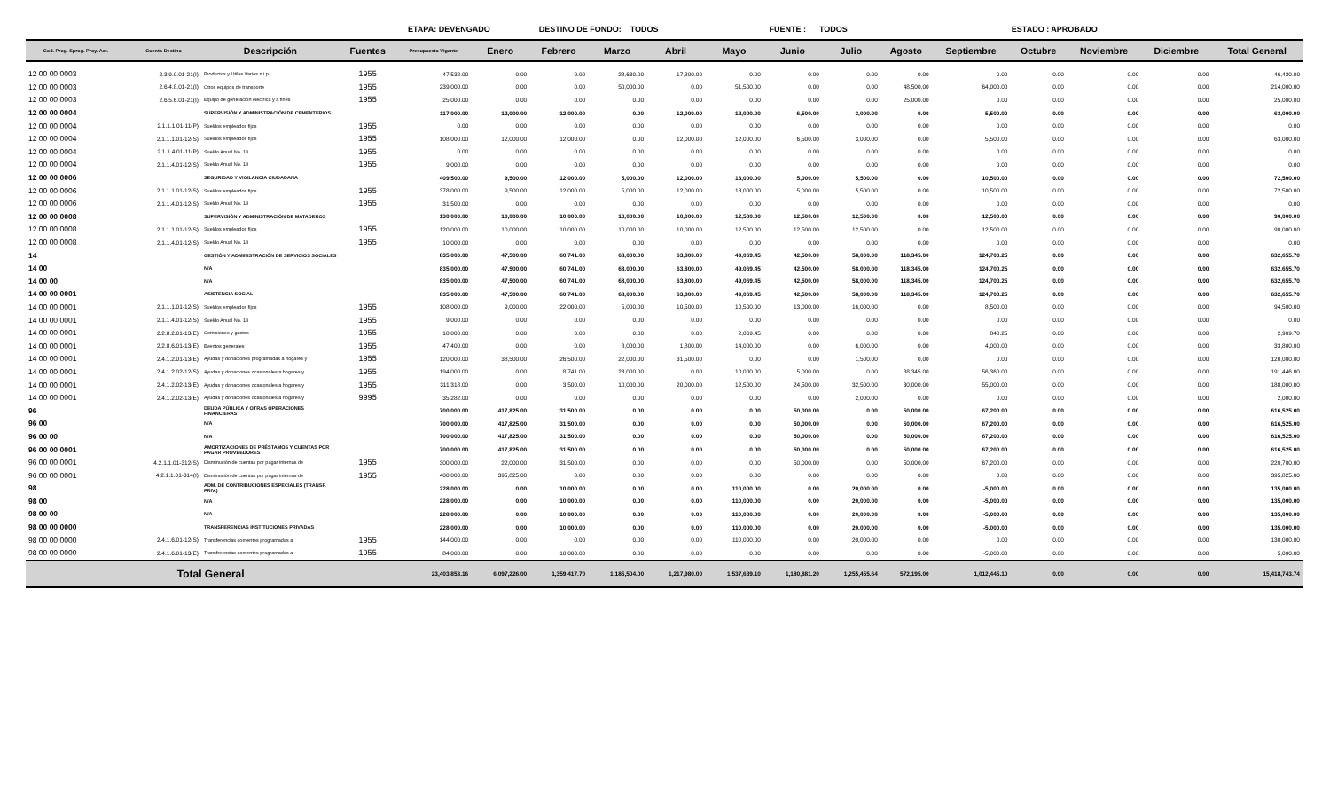ETAPA: DEVENGADO DESTINO DE FONDO: TODOS FUENTE : TODOS ESTADO : APROBADO
| Cod. Prog. Sprog. Proy. Act. | Cuenta-Destino | Descripción | Fuentes | Presupuesto Vigente | Enero | Febrero | Marzo | Abril | Mayo | Junio | Julio | Agosto | Septiembre | Octubre | Noviembre | Diciembre | Total General |
| --- | --- | --- | --- | --- | --- | --- | --- | --- | --- | --- | --- | --- | --- | --- | --- | --- | --- |
| 12 00 00 0003 | 2.3.9.9.01-21(I) | Productos y Utiles Varios n.i.p | 1955 | 47,532.00 | 0.00 | 0.00 | 28,630.00 | 17,800.00 | 0.00 | 0.00 | 0.00 | 0.00 | 0.00 | 0.00 | 0.00 | 0.00 | 46,430.00 |
| 12 00 00 0003 | 2.6.4.8.01-21(I) | Otros equipos de transporte | 1955 | 239,000.00 | 0.00 | 0.00 | 50,000.00 | 0.00 | 51,500.00 | 0.00 | 0.00 | 48,500.00 | 64,000.00 | 0.00 | 0.00 | 0.00 | 214,000.00 |
| 12 00 00 0003 | 2.6.5.6.01-21(I) | Equipo de generación eléctrica y a fines | 1955 | 25,000.00 | 0.00 | 0.00 | 0.00 | 0.00 | 0.00 | 0.00 | 0.00 | 25,000.00 | 0.00 | 0.00 | 0.00 | 0.00 | 25,000.00 |
| 12 00 00 0004 | | SUPERVISIÓN Y ADMINISTRACIÓN DE CEMENTERIOS | | 117,000.00 | 12,000.00 | 12,000.00 | 0.00 | 12,000.00 | 12,000.00 | 6,500.00 | 3,000.00 | 0.00 | 5,500.00 | 0.00 | 0.00 | 0.00 | 63,000.00 |
| 12 00 00 0004 | 2.1.1.1.01-11(P) | Sueldos empleados fijos | 1955 | 0.00 | 0.00 | 0.00 | 0.00 | 0.00 | 0.00 | 0.00 | 0.00 | 0.00 | 0.00 | 0.00 | 0.00 | 0.00 | 0.00 |
| 12 00 00 0004 | 2.1.1.1.01-12(S) | Sueldos empleados fijos | 1955 | 108,000.00 | 12,000.00 | 12,000.00 | 0.00 | 12,000.00 | 12,000.00 | 6,500.00 | 3,000.00 | 0.00 | 5,500.00 | 0.00 | 0.00 | 0.00 | 63,000.00 |
| 12 00 00 0004 | 2.1.1.4.01-11(P) | Sueldo Anual No. 13 | 1955 | 0.00 | 0.00 | 0.00 | 0.00 | 0.00 | 0.00 | 0.00 | 0.00 | 0.00 | 0.00 | 0.00 | 0.00 | 0.00 | 0.00 |
| 12 00 00 0004 | 2.1.1.4.01-12(S) | Sueldo Anual No. 13 | 1955 | 9,000.00 | 0.00 | 0.00 | 0.00 | 0.00 | 0.00 | 0.00 | 0.00 | 0.00 | 0.00 | 0.00 | 0.00 | 0.00 | 0.00 |
| 12 00 00 0006 | | SEGURIDAD Y VIGILANCIA CIUDADANA | | 409,500.00 | 9,500.00 | 12,000.00 | 5,000.00 | 12,000.00 | 13,000.00 | 5,000.00 | 5,500.00 | 0.00 | 10,500.00 | 0.00 | 0.00 | 0.00 | 72,500.00 |
| 12 00 00 0006 | 2.1.1.1.01-12(S) | Sueldos empleados fijos | 1955 | 378,000.00 | 9,500.00 | 12,000.00 | 5,000.00 | 12,000.00 | 13,000.00 | 5,000.00 | 5,500.00 | 0.00 | 10,500.00 | 0.00 | 0.00 | 0.00 | 72,500.00 |
| 12 00 00 0006 | 2.1.1.4.01-12(S) | Sueldo Anual No. 13 | 1955 | 31,500.00 | 0.00 | 0.00 | 0.00 | 0.00 | 0.00 | 0.00 | 0.00 | 0.00 | 0.00 | 0.00 | 0.00 | 0.00 | 0.00 |
| 12 00 00 0008 | | SUPERVISIÓN Y ADMINISTRACIÓN DE MATADEROS | | 130,000.00 | 10,000.00 | 10,000.00 | 10,000.00 | 10,000.00 | 12,500.00 | 12,500.00 | 12,500.00 | 0.00 | 12,500.00 | 0.00 | 0.00 | 0.00 | 90,000.00 |
| 12 00 00 0008 | 2.1.1.1.01-12(S) | Sueldos empleados fijos | 1955 | 120,000.00 | 10,000.00 | 10,000.00 | 10,000.00 | 10,000.00 | 12,500.00 | 12,500.00 | 12,500.00 | 0.00 | 12,500.00 | 0.00 | 0.00 | 0.00 | 90,000.00 |
| 12 00 00 0008 | 2.1.1.4.01-12(S) | Sueldo Anual No. 13 | 1955 | 10,000.00 | 0.00 | 0.00 | 0.00 | 0.00 | 0.00 | 0.00 | 0.00 | 0.00 | 0.00 | 0.00 | 0.00 | 0.00 | 0.00 |
| 14 | | GESTIÓN Y ADMINISTRACIÓN DE SERVICIOS SOCIALES | | 835,000.00 | 47,500.00 | 60,741.00 | 68,000.00 | 63,800.00 | 49,069.45 | 42,500.00 | 58,000.00 | 118,345.00 | 124,700.25 | 0.00 | 0.00 | 0.00 | 632,655.70 |
| 14 00 | | N/A | | 835,000.00 | 47,500.00 | 60,741.00 | 68,000.00 | 63,800.00 | 49,069.45 | 42,500.00 | 58,000.00 | 118,345.00 | 124,700.25 | 0.00 | 0.00 | 0.00 | 632,655.70 |
| 14 00 00 | | N/A | | 835,000.00 | 47,500.00 | 60,741.00 | 68,000.00 | 63,800.00 | 49,069.45 | 42,500.00 | 58,000.00 | 118,345.00 | 124,700.25 | 0.00 | 0.00 | 0.00 | 632,655.70 |
| 14 00 00 0001 | | ASISTENCIA SOCIAL | | 835,000.00 | 47,500.00 | 60,741.00 | 68,000.00 | 63,800.00 | 49,069.45 | 42,500.00 | 58,000.00 | 118,345.00 | 124,700.25 | 0.00 | 0.00 | 0.00 | 632,655.70 |
| 14 00 00 0001 | 2.1.1.1.01-12(S) | Sueldos empleados fijos | 1955 | 108,000.00 | 9,000.00 | 22,000.00 | 5,000.00 | 10,500.00 | 10,500.00 | 13,000.00 | 16,000.00 | 0.00 | 8,500.00 | 0.00 | 0.00 | 0.00 | 94,500.00 |
| 14 00 00 0001 | 2.1.1.4.01-12(S) | Sueldo Anual No. 13 | 1955 | 9,000.00 | 0.00 | 0.00 | 0.00 | 0.00 | 0.00 | 0.00 | 0.00 | 0.00 | 0.00 | 0.00 | 0.00 | 0.00 | 0.00 |
| 14 00 00 0001 | 2.2.8.2.01-13(E) | Comisiones y gastos | 1955 | 10,000.00 | 0.00 | 0.00 | 0.00 | 0.00 | 2,069.45 | 0.00 | 0.00 | 0.00 | 840.25 | 0.00 | 0.00 | 0.00 | 2,909.70 |
| 14 00 00 0001 | 2.2.8.6.01-13(E) | Eventos generales | 1955 | 47,400.00 | 0.00 | 0.00 | 8,000.00 | 1,800.00 | 14,000.00 | 0.00 | 6,000.00 | 0.00 | 4,000.00 | 0.00 | 0.00 | 0.00 | 33,800.00 |
| 14 00 00 0001 | 2.4.1.2.01-13(E) | Ayudas y donaciones programadas a hogares y | 1955 | 120,000.00 | 38,500.00 | 26,500.00 | 22,000.00 | 31,500.00 | 0.00 | 0.00 | 1,500.00 | 0.00 | 0.00 | 0.00 | 0.00 | 0.00 | 120,000.00 |
| 14 00 00 0001 | 2.4.1.2.02-12(S) | Ayudas y donaciones ocasionales a hogares y | 1955 | 194,000.00 | 0.00 | 8,741.00 | 23,000.00 | 0.00 | 10,000.00 | 5,000.00 | 0.00 | 88,345.00 | 56,360.00 | 0.00 | 0.00 | 0.00 | 191,446.00 |
| 14 00 00 0001 | 2.4.1.2.02-13(E) | Ayudas y donaciones ocasionales a hogares y | 1955 | 311,318.00 | 0.00 | 3,500.00 | 10,000.00 | 20,000.00 | 12,500.00 | 24,500.00 | 32,500.00 | 30,000.00 | 55,000.00 | 0.00 | 0.00 | 0.00 | 188,000.00 |
| 14 00 00 0001 | 2.4.1.2.02-13(E) | Ayudas y donaciones ocasionales a hogares y | 9995 | 35,282.00 | 0.00 | 0.00 | 0.00 | 0.00 | 0.00 | 0.00 | 2,000.00 | 0.00 | 0.00 | 0.00 | 0.00 | 0.00 | 2,000.00 |
| 96 | | DEUDA PÚBLICA Y OTRAS OPERACIONES FINANCIERAS | | 700,000.00 | 417,825.00 | 31,500.00 | 0.00 | 0.00 | 0.00 | 50,000.00 | 0.00 | 50,000.00 | 67,200.00 | 0.00 | 0.00 | 0.00 | 616,525.00 |
| 96 00 | | N/A | | 700,000.00 | 417,825.00 | 31,500.00 | 0.00 | 0.00 | 0.00 | 50,000.00 | 0.00 | 50,000.00 | 67,200.00 | 0.00 | 0.00 | 0.00 | 616,525.00 |
| 96 00 00 | | N/A | | 700,000.00 | 417,825.00 | 31,500.00 | 0.00 | 0.00 | 0.00 | 50,000.00 | 0.00 | 50,000.00 | 67,200.00 | 0.00 | 0.00 | 0.00 | 616,525.00 |
| 96 00 00 0001 | | AMORTIZACIONES DE PRÉSTAMOS Y CUENTAS POR PAGAR PROVEEDORES | | 700,000.00 | 417,825.00 | 31,500.00 | 0.00 | 0.00 | 0.00 | 50,000.00 | 0.00 | 50,000.00 | 67,200.00 | 0.00 | 0.00 | 0.00 | 616,525.00 |
| 96 00 00 0001 | 4.2.1.1.01-312(S) | Disminución de cuentas por pagar internas de | 1955 | 300,000.00 | 22,000.00 | 31,500.00 | 0.00 | 0.00 | 0.00 | 50,000.00 | 0.00 | 50,000.00 | 67,200.00 | 0.00 | 0.00 | 0.00 | 220,700.00 |
| 96 00 00 0001 | 4.2.1.1.01-314(I) | Disminución de cuentas por pagar internas de | 1955 | 400,000.00 | 395,825.00 | 0.00 | 0.00 | 0.00 | 0.00 | 0.00 | 0.00 | 0.00 | 0.00 | 0.00 | 0.00 | 0.00 | 395,825.00 |
| 98 | | ADM. DE CONTRIBUCIONES ESPECIALES (TRANSF. PRIV.) | | 228,000.00 | 0.00 | 10,000.00 | 0.00 | 0.00 | 110,000.00 | 0.00 | 20,000.00 | 0.00 | -5,000.00 | 0.00 | 0.00 | 0.00 | 135,000.00 |
| 98 00 | | N/A | | 228,000.00 | 0.00 | 10,000.00 | 0.00 | 0.00 | 110,000.00 | 0.00 | 20,000.00 | 0.00 | -5,000.00 | 0.00 | 0.00 | 0.00 | 135,000.00 |
| 98 00 00 | | N/A | | 228,000.00 | 0.00 | 10,000.00 | 0.00 | 0.00 | 110,000.00 | 0.00 | 20,000.00 | 0.00 | -5,000.00 | 0.00 | 0.00 | 0.00 | 135,000.00 |
| 98 00 00 0000 | | TRANSFERENCIAS INSTITUCIONES PRIVADAS | | 228,000.00 | 0.00 | 10,000.00 | 0.00 | 0.00 | 110,000.00 | 0.00 | 20,000.00 | 0.00 | -5,000.00 | 0.00 | 0.00 | 0.00 | 135,000.00 |
| 98 00 00 0000 | 2.4.1.6.01-12(S) | Transferencias corrientes programadas a | 1955 | 144,000.00 | 0.00 | 0.00 | 0.00 | 0.00 | 110,000.00 | 0.00 | 20,000.00 | 0.00 | 0.00 | 0.00 | 0.00 | 0.00 | 130,000.00 |
| 98 00 00 0000 | 2.4.1.6.01-13(E) | Transferencias corrientes programadas a | 1955 | 84,000.00 | 0.00 | 10,000.00 | 0.00 | 0.00 | 0.00 | 0.00 | 0.00 | 0.00 | -5,000.00 | 0.00 | 0.00 | 0.00 | 5,000.00 |
| Total General | | | | 23,403,853.16 | 6,097,226.00 | 1,359,417.70 | 1,185,504.00 | 1,217,980.00 | 1,537,639.10 | 1,180,881.20 | 1,255,455.64 | 572,195.00 | 1,012,445.10 | 0.00 | 0.00 | 0.00 | 15,418,743.74 |